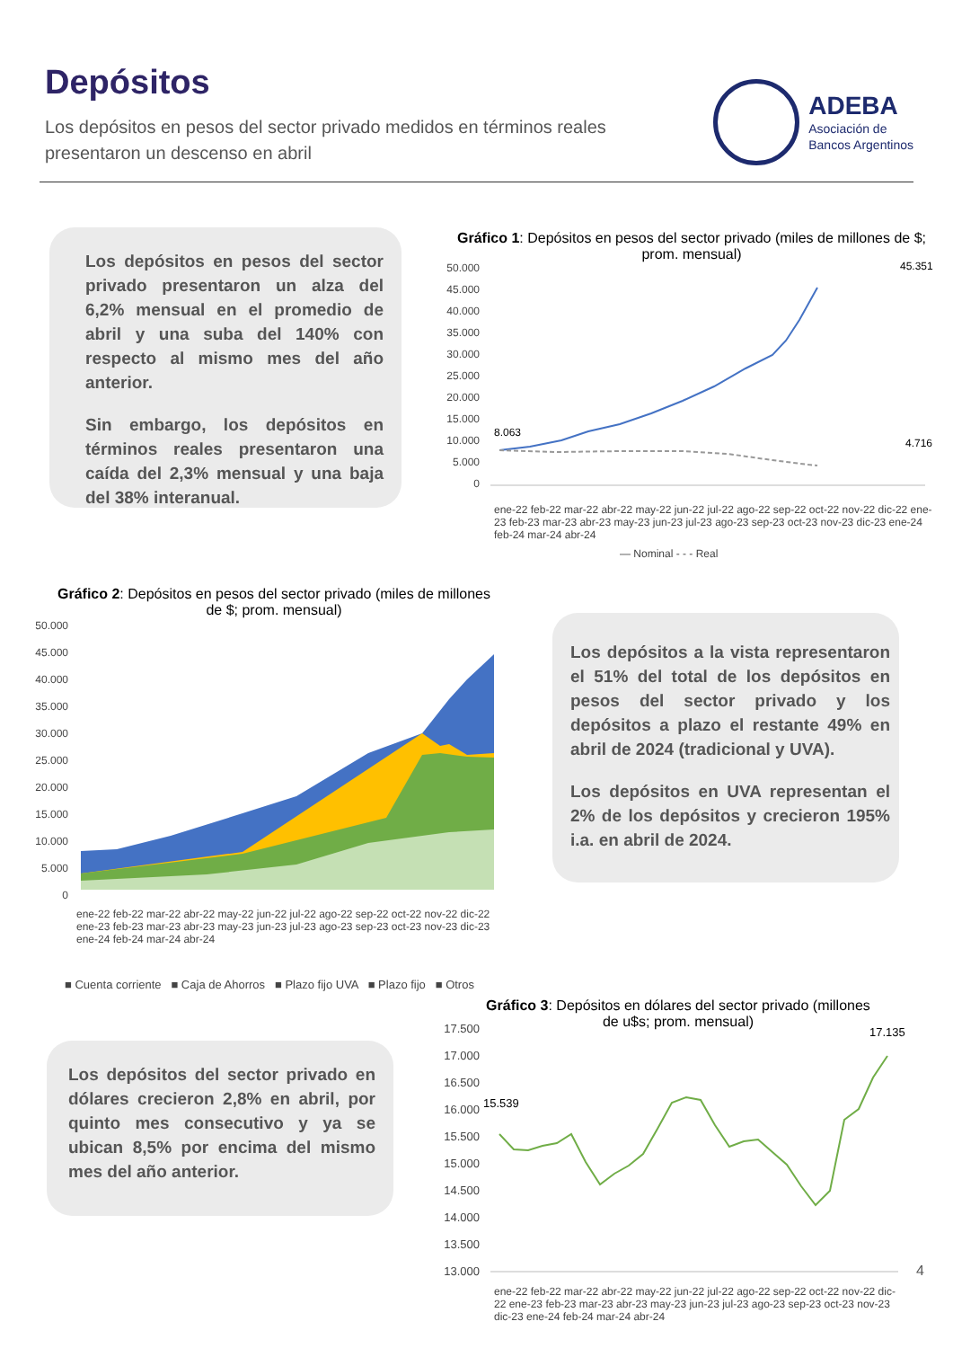Depósitos
Los depósitos en pesos del sector privado medidos en términos reales
presentaron un descenso en abril
ADEBA
Asociación de
Bancos Argentinos
Los depósitos en pesos del sector privado presentaron un alza del 6,2% mensual en el promedio de abril y una suba del 140% con respecto al mismo mes del año anterior.
Sin embargo, los depósitos en términos reales presentaron una caída del 2,3% mensual y una baja del 38% interanual.
Gráfico 1: Depósitos en pesos del sector privado (miles de millones de $; prom. mensual)
50.000
45.000
40.000
35.000
30.000
25.000
20.000
15.000
10.000
5.000
0
8.063
45.351
4.716
— Nominal - - - Real
ene-22 feb-22 mar-22 abr-22 may-22 jun-22 jul-22 ago-22 sep-22 oct-22 nov-22 dic-22 ene-23 feb-23 mar-23 abr-23 may-23 jun-23 jul-23 ago-23 sep-23 oct-23 nov-23 dic-23 ene-24 feb-24 mar-24 abr-24
Gráfico 2: Depósitos en pesos del sector privado (miles de millones de $; prom. mensual)
50.000
45.000
40.000
35.000
30.000
25.000
20.000
15.000
10.000
5.000
0
ene-22 feb-22 mar-22 abr-22 may-22 jun-22 jul-22 ago-22 sep-22 oct-22 nov-22 dic-22 ene-23 feb-23 mar-23 abr-23 may-23 jun-23 jul-23 ago-23 sep-23 oct-23 nov-23 dic-23 ene-24 feb-24 mar-24 abr-24
■ Cuenta corriente ■ Caja de Ahorros ■ Plazo fijo UVA ■ Plazo fijo ■ Otros
Los depósitos a la vista representaron el 51% del total de los depósitos en pesos del sector privado y los depósitos a plazo el restante 49% en abril de 2024 (tradicional y UVA).
Los depósitos en UVA representan el 2% de los depósitos y crecieron 195% i.a. en abril de 2024.
Gráfico 3: Depósitos en dólares del sector privado (millones de u$s; prom. mensual)
Los depósitos del sector privado en dólares crecieron 2,8% en abril, por quinto mes consecutivo y ya se ubican 8,5% por encima del mismo mes del año anterior.
17.500
17.000
16.500
16.000
15.500
15.000
14.500
14.000
13.500
13.000
15.539
17.135
ene-22 feb-22 mar-22 abr-22 may-22 jun-22 jul-22 ago-22 sep-22 oct-22 nov-22 dic-22 ene-23 feb-23 mar-23 abr-23 may-23 jun-23 jul-23 ago-23 sep-23 oct-23 nov-23 dic-23 ene-24 feb-24 mar-24 abr-24
4